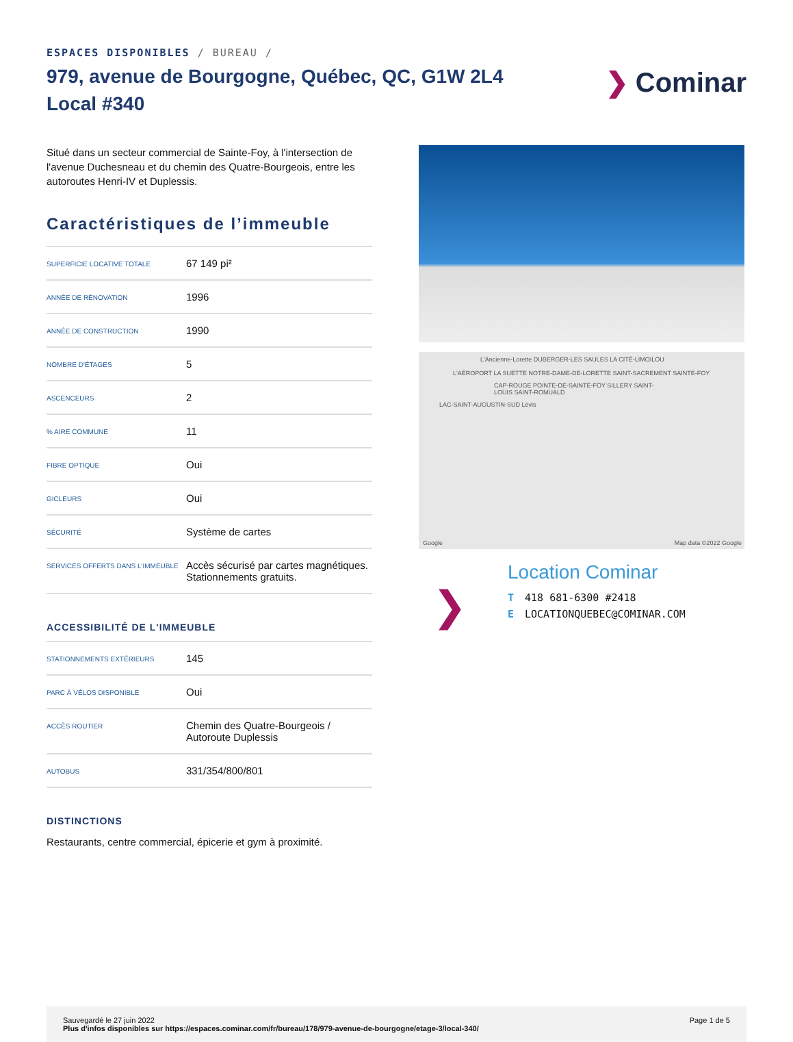ESPACES DISPONIBLES / BUREAU /
979, avenue de Bourgogne, Québec, QC, G1W 2L4
Local #340
❯ Cominar
Situé dans un secteur commercial de Sainte-Foy, à l'intersection de l'avenue Duchesneau et du chemin des Quatre-Bourgeois, entre les autoroutes Henri-IV et Duplessis.
Caractéristiques de l’immeuble
| SUPERFICIE LOCATIVE TOTALE | 67 149 pi² |
| ANNÉE DE RÉNOVATION | 1996 |
| ANNÉE DE CONSTRUCTION | 1990 |
| NOMBRE D'ÉTAGES | 5 |
| ASCENCEURS | 2 |
| % AIRE COMMUNE | 11 |
| FIBRE OPTIQUE | Oui |
| GICLEURS | Oui |
| SÉCURITÉ | Système de cartes |
| SERVICES OFFERTS DANS L'IMMEUBLE | Accès sécurisé par cartes magnétiques. Stationnements gratuits. |
ACCESSIBILITÉ DE L'IMMEUBLE
| STATIONNEMENTS EXTÉRIEURS | 145 |
| PARC À VÉLOS DISPONIBLE | Oui |
| ACCÈS ROUTIER | Chemin des Quatre-Bourgeois / Autoroute Duplessis |
| AUTOBUS | 331/354/800/801 |
DISTINCTIONS
Restaurants, centre commercial, épicerie et gym à proximité.
L'Ancienne-Lorette DUBERGER-LES SAULES LA CITÉ-LIMOILOU
L'AÉROPORT LA SUETTE NOTRE-DAME-DE-LORETTE SAINT-SACREMENT SAINTE-FOY
CAP-ROUGE POINTE-DE-SAINTE-FOY SILLERY SAINT-LOUIS SAINT-ROMUALD
LAC-SAINT-AUGUSTIN-SUD Lévis
Google Map data ©2022 Google
❯
Location Cominar
T 418 681-6300 #2418
E LOCATIONQUEBEC@COMINAR.COM
Sauvegardé le 27 juin 2022
Plus d'infos disponibles sur https://espaces.cominar.com/fr/bureau/178/979-avenue-de-bourgogne/etage-3/local-340/
Page 1 de 5